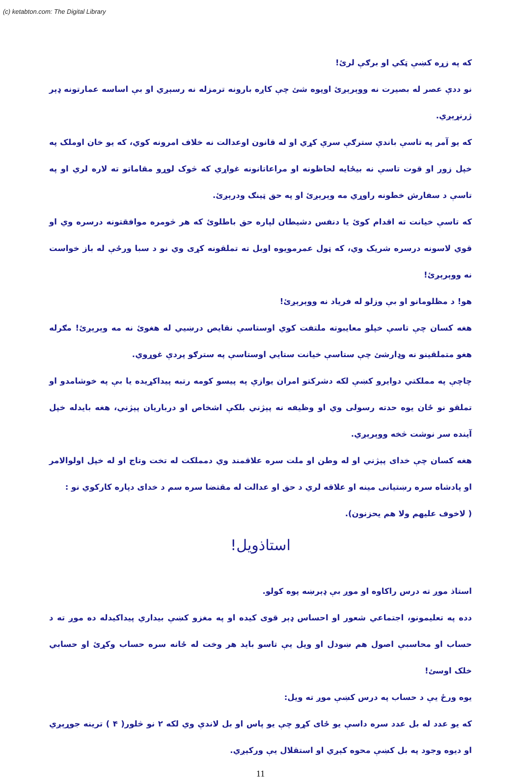(c) ketabton.com: The Digital Library
که په زړه کښې ټکي او برګې لرئ!
نو ددې عصر له بصیرت نه ووېرېږئ اوپوه شئ چې کاږه بارونه ترمزله نه رسېږي او بې اساسه عمارتونه ډېر ژرنړېږي.
که یو آمر په تاسې باندې سترګې سرې کړي او له قانون اوعدالت نه خلاف امرونه کوي، که یو خان اوملک په خپل زور او قوت تاسې نه بیځایه لحاظونه او مراعاتانونه غواړي که څوک لوړو مقاماتو ته لاره لري او په تاسې د سفارش خطونه راوړي مه وېرېږئ او په حق ټینګ ودرېږئ.
که تاسې خیانت ته اقدام کوئ یا دنفس دشیطان لپاره حق باطلوئ که هر څومره موافقتونه درسره وي او قوي لاسونه درسره شریک وي، که ټول عمرمویوه اوبل ته تملقونه کړی وي نو د سبا ورځې له باز خواست نه ووېرېږئ!
هو! د مظلومانو او بې وزلو له فریاد نه ووېرېږئ!
هغه کسان چې تاسې خپلو معایبوته ملتفت کوي اوستاسې نقایص درښیي له هغوئ نه مه وېرېږئ! مګرله هغو متملقینو نه وډارشئ چې ستاسې خیانت ستایي اوستاسې په سترګو پردې غوړوي.
چاچې په مملکتي دوایرو کښې لکه دشرکتو امران یوازې په پیسو کومه رتبه پیداکړیده یا بې په خوشامدو او تملقو نو ځان یوه حدته رسولی وي او وظیفه نه پېژني بلکې اشخاص او درباریان پېژني، هغه بایدله خپل آینده سر نوشت څخه ووېرېږي.
هغه کسان چې خدای پېژني او له وطن او ملت سره علاقمند وي دمملکت له تخت وتاج او له خپل اولوالامر او پادشاه سره رښتیانی مینه او علاقه لري د حق او عدالت له مقتضا سره سم د خدای دپاره کارکوي نو :
( لاخوف علیهم ولا هم یحزنون).
استاذویل!
استاذ موږ ته درس راکاوه او موږ بې ډېرښه پوه کولو.
دده په تعلیمونو، اجتماعي شعور او احساس ډېر قوی کیده او په مغزو کښې بیداري پیداکیدله ده موږ ته د حساب او محاسبې اصول هم ښودل او ویل یې تاسو باید هر وخت له ځانه سره حساب وکړئ او حسابي خلک اوسئ!
یوه ورځ یې د حساب په درس کښې موږ ته ویل:
که یو عدد له بل عدد سره داسې یو ځای کړو چې یو پاس او بل لاندې وي لکه ۲ نو څلور( ۴ ) ترینه جوړېږي او دیوه وجود په بل کښې محوه کېږي او استقلال یې ورکېږي.
11